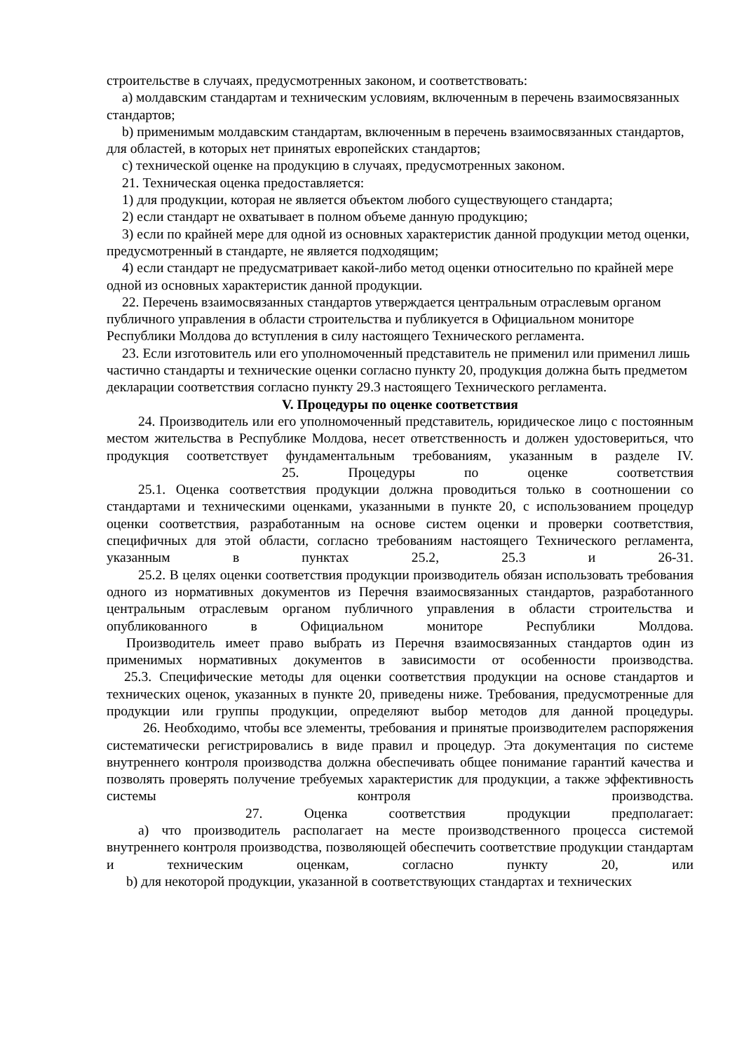строительстве в случаях, предусмотренных законом, и соответствовать:
a) молдавским стандартам и техническим условиям, включенным в перечень взаимосвязанных стандартов;
b) применимым молдавским стандартам, включенным в перечень взаимосвязанных стандартов, для областей, в которых нет принятых европейских стандартов;
c) технической оценке на продукцию в случаях, предусмотренных законом.
21. Техническая оценка предоставляется:
1) для продукции, которая не является объектом любого существующего стандарта;
2) если стандарт не охватывает в полном объеме данную продукцию;
3) если по крайней мере для одной из основных характеристик данной продукции метод оценки, предусмотренный в стандарте, не является подходящим;
4) если стандарт не предусматривает какой-либо метод оценки относительно по крайней мере одной из основных характеристик данной продукции.
22. Перечень взаимосвязанных стандартов утверждается центральным отраслевым органом публичного управления в области строительства и публикуется в Официальном мониторе Республики Молдова до вступления в силу настоящего Технического регламента.
23. Если изготовитель или его уполномоченный представитель не применил или применил лишь частично стандарты и технические оценки согласно пункту 20, продукция должна быть предметом декларации соответствия согласно пункту 29.3 настоящего Технического регламента.
V. Процедуры по оценке соответствия
24. Производитель или его уполномоченный представитель, юридическое лицо с постоянным местом жительства в Республике Молдова, несет ответственность и должен удостовериться, что продукция соответствует фундаментальным требованиям, указанным в разделе IV.
25. Процедуры по оценке соответствия
25.1. Оценка соответствия продукции должна проводиться только в соотношении со стандартами и техническими оценками, указанными в пункте 20, с использованием процедур оценки соответствия, разработанным на основе систем оценки и проверки соответствия, специфичных для этой области, согласно требованиям настоящего Технического регламента, указанным в пунктах 25.2, 25.3 и 26-31.
25.2. В целях оценки соответствия продукции производитель обязан использовать требования одного из нормативных документов из Перечня взаимосвязанных стандартов, разработанного центральным отраслевым органом публичного управления в области строительства и опубликованного в Официальном мониторе Республики Молдова.
Производитель имеет право выбрать из Перечня взаимосвязанных стандартов один из применимых нормативных документов в зависимости от особенности производства.
25.3. Специфические методы для оценки соответствия продукции на основе стандартов и технических оценок, указанных в пункте 20, приведены ниже. Требования, предусмотренные для продукции или группы продукции, определяют выбор методов для данной процедуры.
26. Необходимо, чтобы все элементы, требования и принятые производителем распоряжения систематически регистрировались в виде правил и процедур. Эта документация по системе внутреннего контроля производства должна обеспечивать общее понимание гарантий качества и позволять проверять получение требуемых характеристик для продукции, а также эффективность системы контроля производства.
27. Оценка соответствия продукции предполагает:
a) что производитель располагает на месте производственного процесса системой внутреннего контроля производства, позволяющей обеспечить соответствие продукции стандартам и техническим оценкам, согласно пункту 20, или
b) для некоторой продукции, указанной в соответствующих стандартах и технических